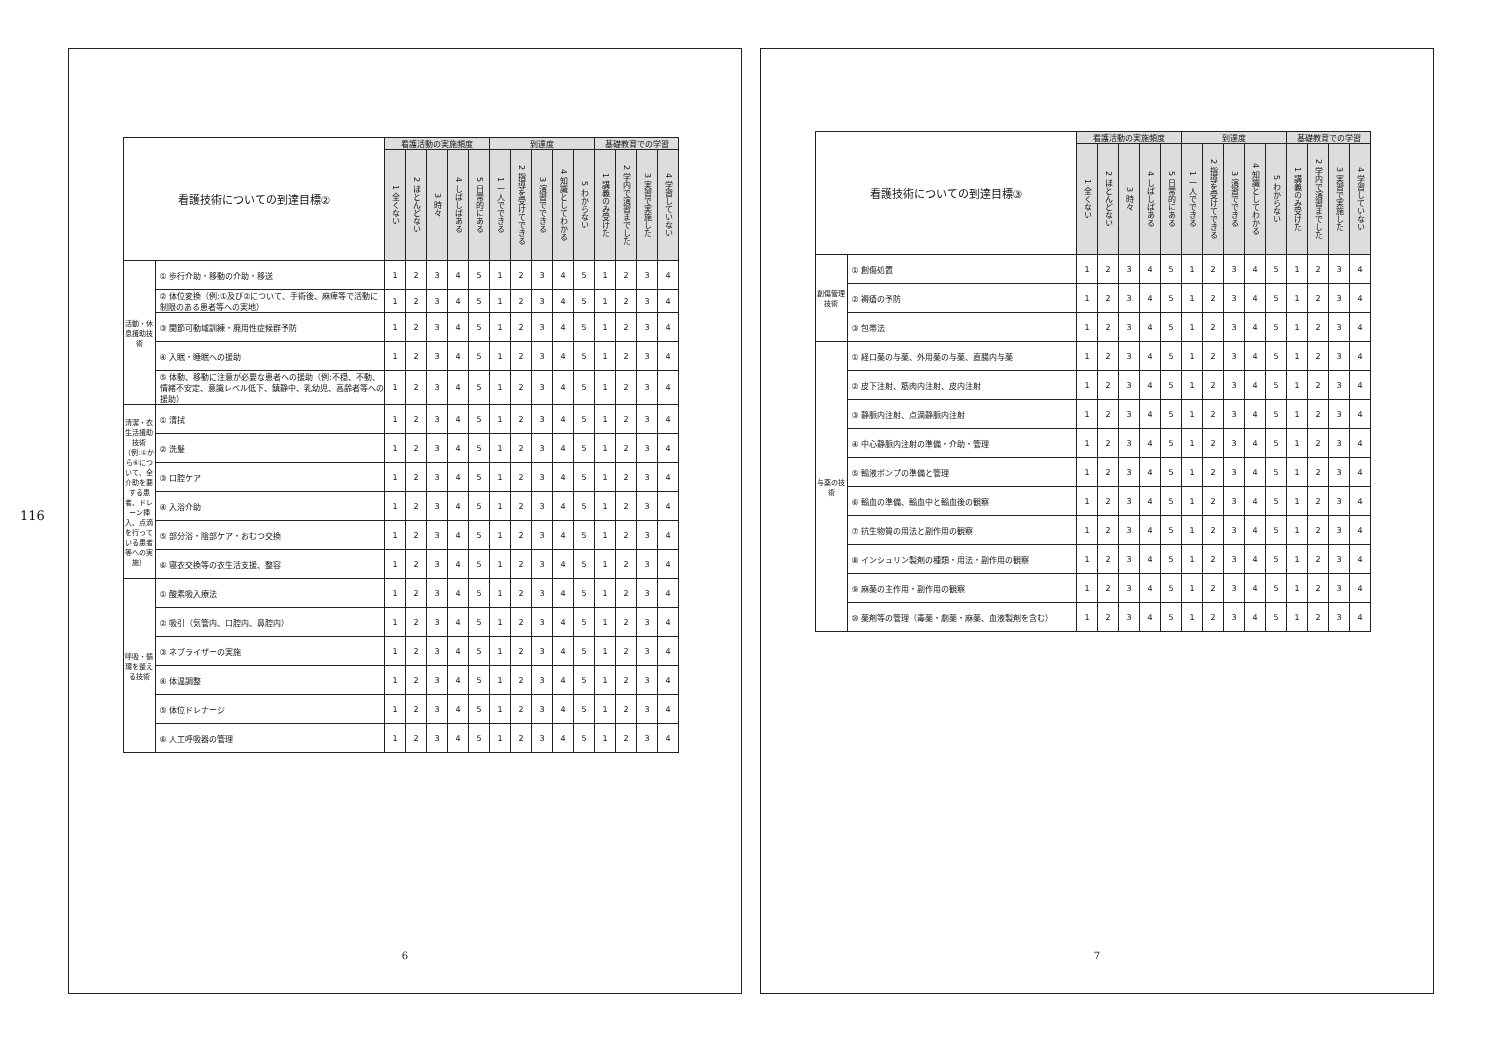116
| 看護技術についての到達目標② | | 看護活動の実施頻度 | | | | | 到達度 | | | | | 基礎教育での学習 | | | |
| --- | --- | --- | --- | --- | --- | --- | --- | --- | --- | --- | --- | --- | --- | --- | --- |
| | | 1 全くない | 2 ほとんどない | 3 時々 | 4 しばしばある | 5 日常的にある | 1 一人でできる | 2 指導を受けてできる | 3 演習でできる | 4 知識としてわかる | 5 わからない | 1 講義のみ受けた | 2 学内で演習までした | 3 実習で実施した | 4 学習していない |
| 活動・休息援助技術 | ① 歩行介助・移動の介助・移送 | 1 | 2 | 3 | 4 | 5 | 1 | 2 | 3 | 4 | 5 | 1 | 2 | 3 | 4 |
| | ② 体位変換（例:①及び②について、手術後、麻痺等で活動に制限のある患者等への実地） | 1 | 2 | 3 | 4 | 5 | 1 | 2 | 3 | 4 | 5 | 1 | 2 | 3 | 4 |
| | ③ 関節可動域訓練・廃用性症候群予防 | 1 | 2 | 3 | 4 | 5 | 1 | 2 | 3 | 4 | 5 | 1 | 2 | 3 | 4 |
| | ④ 入眠・睡眠への援助 | 1 | 2 | 3 | 4 | 5 | 1 | 2 | 3 | 4 | 5 | 1 | 2 | 3 | 4 |
| | ⑤ 体動、移動に注意が必要な患者への援助（例:不穏、不動、情緒不安定、意識レベル低下、鎮静中、乳幼児、高齢者等への援助） | 1 | 2 | 3 | 4 | 5 | 1 | 2 | 3 | 4 | 5 | 1 | 2 | 3 | 4 |
| 清潔・衣生活援助技術（例:①から⑥について、全介助を要する患者、ドレーン挿入、点滴を行っている患者等への実施） | ① 清拭 | 1 | 2 | 3 | 4 | 5 | 1 | 2 | 3 | 4 | 5 | 1 | 2 | 3 | 4 |
| | ② 洗髪 | 1 | 2 | 3 | 4 | 5 | 1 | 2 | 3 | 4 | 5 | 1 | 2 | 3 | 4 |
| | ③ 口腔ケア | 1 | 2 | 3 | 4 | 5 | 1 | 2 | 3 | 4 | 5 | 1 | 2 | 3 | 4 |
| | ④ 入浴介助 | 1 | 2 | 3 | 4 | 5 | 1 | 2 | 3 | 4 | 5 | 1 | 2 | 3 | 4 |
| | ⑤ 部分浴・陰部ケア・おむつ交換 | 1 | 2 | 3 | 4 | 5 | 1 | 2 | 3 | 4 | 5 | 1 | 2 | 3 | 4 |
| | ⑥ 寝衣交換等の衣生活支援、整容 | 1 | 2 | 3 | 4 | 5 | 1 | 2 | 3 | 4 | 5 | 1 | 2 | 3 | 4 |
| 呼吸・循環を整える技術 | ① 酸素吸入療法 | 1 | 2 | 3 | 4 | 5 | 1 | 2 | 3 | 4 | 5 | 1 | 2 | 3 | 4 |
| | ② 吸引（気管内、口腔内、鼻腔内） | 1 | 2 | 3 | 4 | 5 | 1 | 2 | 3 | 4 | 5 | 1 | 2 | 3 | 4 |
| | ③ ネブライザーの実施 | 1 | 2 | 3 | 4 | 5 | 1 | 2 | 3 | 4 | 5 | 1 | 2 | 3 | 4 |
| | ④ 体温調整 | 1 | 2 | 3 | 4 | 5 | 1 | 2 | 3 | 4 | 5 | 1 | 2 | 3 | 4 |
| | ⑤ 体位ドレナージ | 1 | 2 | 3 | 4 | 5 | 1 | 2 | 3 | 4 | 5 | 1 | 2 | 3 | 4 |
| | ⑥ 人工呼吸器の管理 | 1 | 2 | 3 | 4 | 5 | 1 | 2 | 3 | 4 | 5 | 1 | 2 | 3 | 4 |
6
| 看護技術についての到達目標③ | | 看護活動の実施頻度 | | | | | 到達度 | | | | | 基礎教育での学習 | | | |
| --- | --- | --- | --- | --- | --- | --- | --- | --- | --- | --- | --- | --- | --- | --- | --- |
| | | 1 全くない | 2 ほとんどない | 3 時々 | 4 しばしばある | 5 日常的にある | 1 一人でできる | 2 指導を受けてできる | 3 演習でできる | 4 知識としてわかる | 5 わからない | 1 講義のみ受けた | 2 学内で演習までした | 3 実習で実施した | 4 学習していない |
| 創傷管理技術 | ① 創傷処置 | 1 | 2 | 3 | 4 | 5 | 1 | 2 | 3 | 4 | 5 | 1 | 2 | 3 | 4 |
| | ② 褥瘡の予防 | 1 | 2 | 3 | 4 | 5 | 1 | 2 | 3 | 4 | 5 | 1 | 2 | 3 | 4 |
| | ③ 包帯法 | 1 | 2 | 3 | 4 | 5 | 1 | 2 | 3 | 4 | 5 | 1 | 2 | 3 | 4 |
| 与薬の技術 | ① 経口薬の与薬、外用薬の与薬、直腸内与薬 | 1 | 2 | 3 | 4 | 5 | 1 | 2 | 3 | 4 | 5 | 1 | 2 | 3 | 4 |
| | ② 皮下注射、筋肉内注射、皮内注射 | 1 | 2 | 3 | 4 | 5 | 1 | 2 | 3 | 4 | 5 | 1 | 2 | 3 | 4 |
| | ③ 静脈内注射、点滴静脈内注射 | 1 | 2 | 3 | 4 | 5 | 1 | 2 | 3 | 4 | 5 | 1 | 2 | 3 | 4 |
| | ④ 中心静脈内注射の準備・介助・管理 | 1 | 2 | 3 | 4 | 5 | 1 | 2 | 3 | 4 | 5 | 1 | 2 | 3 | 4 |
| | ⑤ 輸液ポンプの準備と管理 | 1 | 2 | 3 | 4 | 5 | 1 | 2 | 3 | 4 | 5 | 1 | 2 | 3 | 4 |
| | ⑥ 輸血の準備、輸血中と輸血後の観察 | 1 | 2 | 3 | 4 | 5 | 1 | 2 | 3 | 4 | 5 | 1 | 2 | 3 | 4 |
| | ⑦ 抗生物質の用法と副作用の観察 | 1 | 2 | 3 | 4 | 5 | 1 | 2 | 3 | 4 | 5 | 1 | 2 | 3 | 4 |
| | ⑧ インシュリン製剤の種類・用法・副作用の観察 | 1 | 2 | 3 | 4 | 5 | 1 | 2 | 3 | 4 | 5 | 1 | 2 | 3 | 4 |
| | ⑨ 麻薬の主作用・副作用の観察 | 1 | 2 | 3 | 4 | 5 | 1 | 2 | 3 | 4 | 5 | 1 | 2 | 3 | 4 |
| | ⑩ 薬剤等の管理（毒薬・劇薬・麻薬、血液製剤を含む） | 1 | 2 | 3 | 4 | 5 | 1 | 2 | 3 | 4 | 5 | 1 | 2 | 3 | 4 |
7